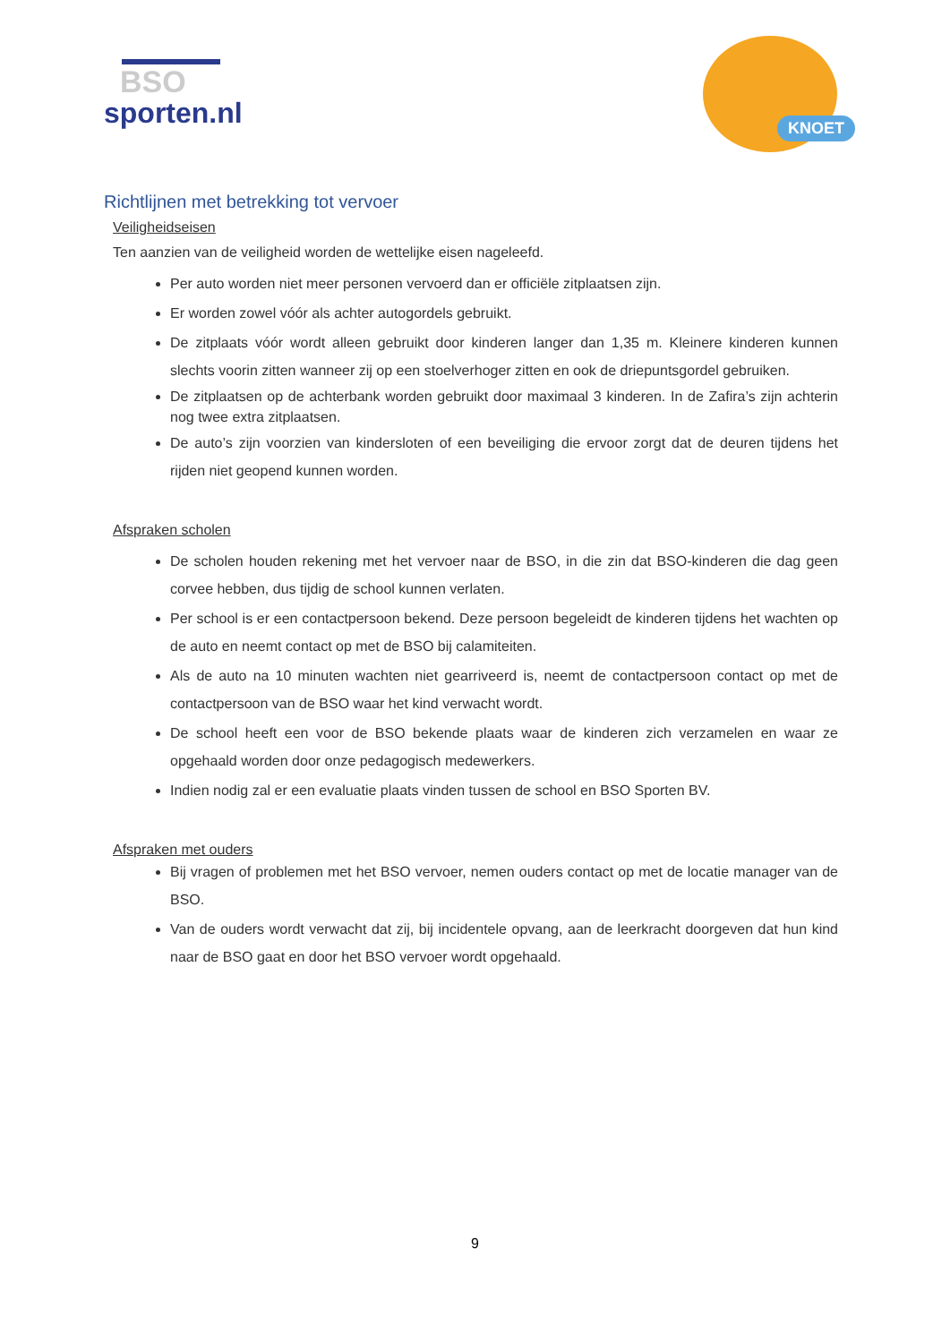BSO
sporten.nl
KNOET
Richtlijnen met betrekking tot vervoer
Veiligheidseisen
Ten aanzien van de veiligheid worden de wettelijke eisen nageleefd.
Per auto worden niet meer personen vervoerd dan er officiële zitplaatsen zijn.
Er worden zowel vóór als achter autogordels gebruikt.
De zitplaats vóór wordt alleen gebruikt door kinderen langer dan 1,35 m. Kleinere kinderen kunnen slechts voorin zitten wanneer zij op een stoelverhoger zitten en ook de driepuntsgordel gebruiken.
De zitplaatsen op de achterbank worden gebruikt door maximaal 3 kinderen. In de Zafira’s zijn achterin nog twee extra zitplaatsen.
De auto’s zijn voorzien van kindersloten of een beveiliging die ervoor zorgt dat de deuren tijdens het rijden niet geopend kunnen worden.
Afspraken scholen
De scholen houden rekening met het vervoer naar de BSO, in die zin dat BSO-kinderen die dag geen corvee hebben, dus tijdig de school kunnen verlaten.
Per school is er een contactpersoon bekend. Deze persoon begeleidt de kinderen tijdens het wachten op de auto en neemt contact op met de BSO bij calamiteiten.
Als de auto na 10 minuten wachten niet gearriveerd is, neemt de contactpersoon contact op met de contactpersoon van de BSO waar het kind verwacht wordt.
De school heeft een voor de BSO bekende plaats waar de kinderen zich verzamelen en waar ze opgehaald worden door onze pedagogisch medewerkers.
Indien nodig zal er een evaluatie plaats vinden tussen de school en BSO Sporten BV.
Afspraken met ouders
Bij vragen of problemen met het BSO vervoer, nemen ouders contact op met de locatie manager van de BSO.
Van de ouders wordt verwacht dat zij, bij incidentele opvang, aan de leerkracht doorgeven dat hun kind naar de BSO gaat en door het BSO vervoer wordt opgehaald.
9